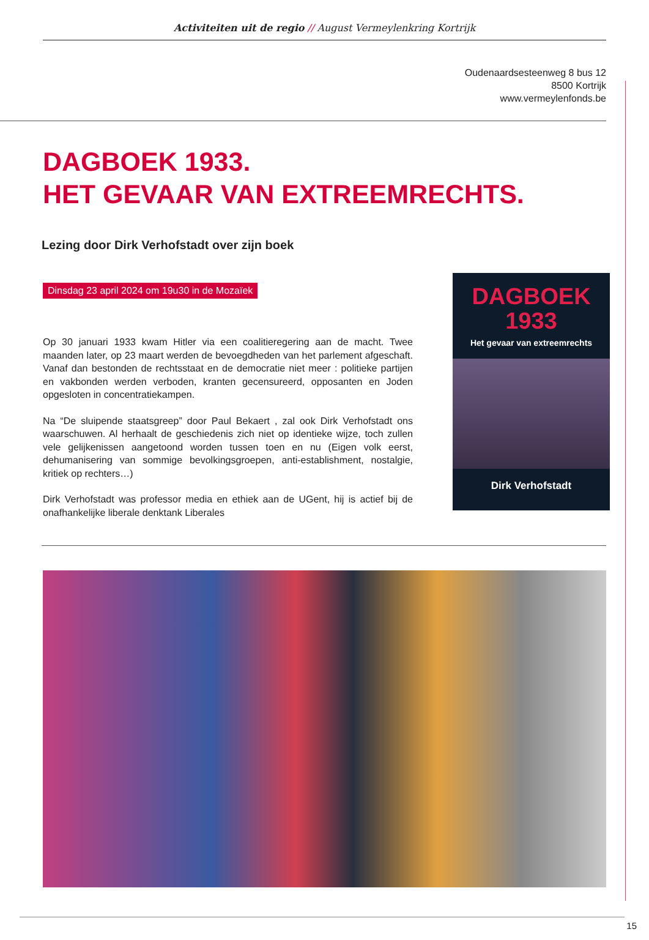Activiteiten uit de regio // August Vermeylenkring Kortrijk
Oudenaardsesteenweg 8 bus 12
8500 Kortrijk
www.vermeylenfonds.be
DAGBOEK 1933.
HET GEVAAR VAN EXTREEMRECHTS.
Lezing door Dirk Verhofstadt over zijn boek
Dinsdag 23 april 2024 om 19u30 in de Mozaïek
Op 30 januari 1933 kwam Hitler via een coalitieregering aan de macht. Twee maanden later, op 23 maart werden de bevoegdheden van het parlement afgeschaft. Vanaf dan bestonden de rechtsstaat en de democratie niet meer : politieke partijen en vakbonden werden verboden, kranten gecensureerd, opposanten en Joden opgesloten in concentratiekampen.
Na “De sluipende staatsgreep” door Paul Bekaert , zal ook Dirk Verhofstadt ons waarschuwen. Al herhaalt de geschiedenis zich niet op identieke wijze, toch zullen vele gelijkenissen aangetoond worden tussen toen en nu (Eigen volk eerst, dehumanisering van sommige bevolkingsgroepen, anti-establishment, nostalgie, kritiek op rechters…)
Dirk Verhofstadt was professor media en ethiek aan de UGent, hij is actief bij de onafhankelijke liberale denktank Liberales
DAGBOEK
1933
Het gevaar van extreemrechts
Dirk Verhofstadt
15